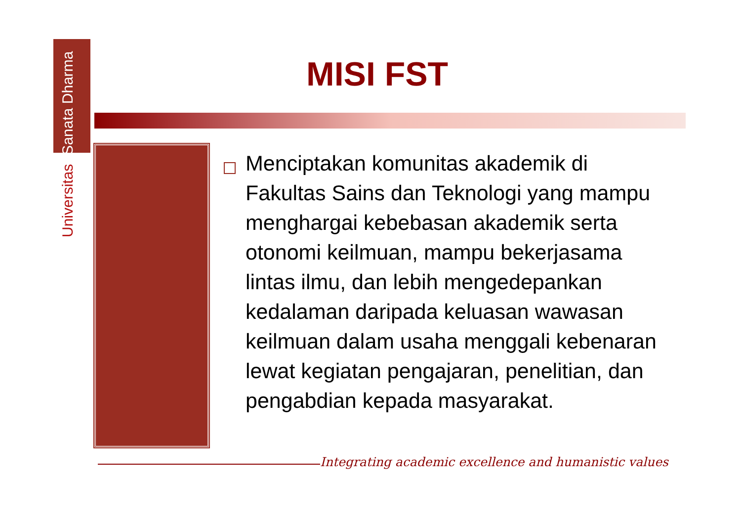Universitas Sanata Dharma
MISI FST
Menciptakan komunitas akademik di Fakultas Sains dan Teknologi yang mampu menghargai kebebasan akademik serta otonomi keilmuan, mampu bekerjasama lintas ilmu, dan lebih mengedepankan kedalaman daripada keluasan wawasan keilmuan dalam usaha menggali kebenaran lewat kegiatan pengajaran, penelitian, dan pengabdian kepada masyarakat.
Integrating academic excellence and humanistic values